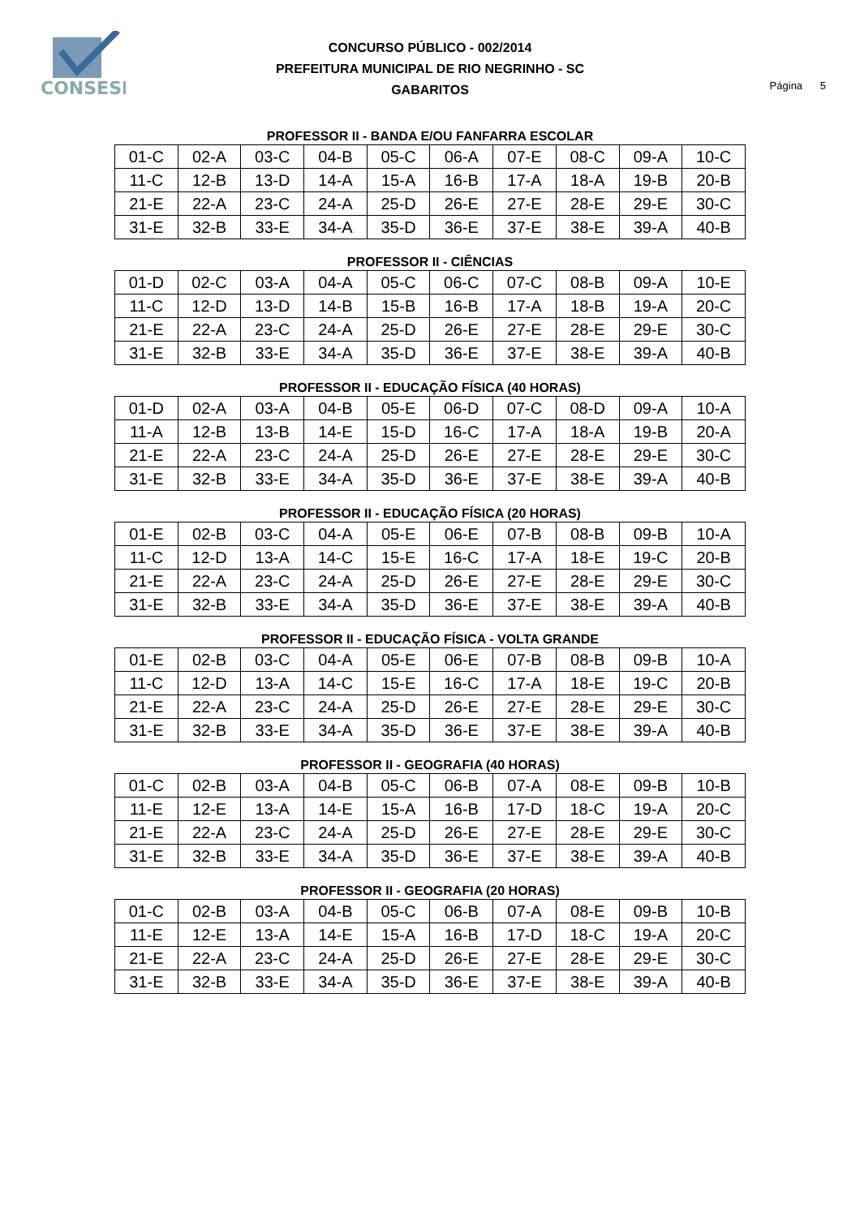CONSESP
CONCURSO PÚBLICO - 002/2014
PREFEITURA MUNICIPAL DE RIO NEGRINHO - SC
GABARITOS
Página 5
PROFESSOR II - BANDA E/OU FANFARRA ESCOLAR
| 01-C | 02-A | 03-C | 04-B | 05-C | 06-A | 07-E | 08-C | 09-A | 10-C |
| 11-C | 12-B | 13-D | 14-A | 15-A | 16-B | 17-A | 18-A | 19-B | 20-B |
| 21-E | 22-A | 23-C | 24-A | 25-D | 26-E | 27-E | 28-E | 29-E | 30-C |
| 31-E | 32-B | 33-E | 34-A | 35-D | 36-E | 37-E | 38-E | 39-A | 40-B |
PROFESSOR II - CIÊNCIAS
| 01-D | 02-C | 03-A | 04-A | 05-C | 06-C | 07-C | 08-B | 09-A | 10-E |
| 11-C | 12-D | 13-D | 14-B | 15-B | 16-B | 17-A | 18-B | 19-A | 20-C |
| 21-E | 22-A | 23-C | 24-A | 25-D | 26-E | 27-E | 28-E | 29-E | 30-C |
| 31-E | 32-B | 33-E | 34-A | 35-D | 36-E | 37-E | 38-E | 39-A | 40-B |
PROFESSOR II - EDUCAÇÃO FÍSICA (40 HORAS)
| 01-D | 02-A | 03-A | 04-B | 05-E | 06-D | 07-C | 08-D | 09-A | 10-A |
| 11-A | 12-B | 13-B | 14-E | 15-D | 16-C | 17-A | 18-A | 19-B | 20-A |
| 21-E | 22-A | 23-C | 24-A | 25-D | 26-E | 27-E | 28-E | 29-E | 30-C |
| 31-E | 32-B | 33-E | 34-A | 35-D | 36-E | 37-E | 38-E | 39-A | 40-B |
PROFESSOR II - EDUCAÇÃO FÍSICA (20 HORAS)
| 01-E | 02-B | 03-C | 04-A | 05-E | 06-E | 07-B | 08-B | 09-B | 10-A |
| 11-C | 12-D | 13-A | 14-C | 15-E | 16-C | 17-A | 18-E | 19-C | 20-B |
| 21-E | 22-A | 23-C | 24-A | 25-D | 26-E | 27-E | 28-E | 29-E | 30-C |
| 31-E | 32-B | 33-E | 34-A | 35-D | 36-E | 37-E | 38-E | 39-A | 40-B |
PROFESSOR II - EDUCAÇÃO FÍSICA - VOLTA GRANDE
| 01-E | 02-B | 03-C | 04-A | 05-E | 06-E | 07-B | 08-B | 09-B | 10-A |
| 11-C | 12-D | 13-A | 14-C | 15-E | 16-C | 17-A | 18-E | 19-C | 20-B |
| 21-E | 22-A | 23-C | 24-A | 25-D | 26-E | 27-E | 28-E | 29-E | 30-C |
| 31-E | 32-B | 33-E | 34-A | 35-D | 36-E | 37-E | 38-E | 39-A | 40-B |
PROFESSOR II - GEOGRAFIA (40 HORAS)
| 01-C | 02-B | 03-A | 04-B | 05-C | 06-B | 07-A | 08-E | 09-B | 10-B |
| 11-E | 12-E | 13-A | 14-E | 15-A | 16-B | 17-D | 18-C | 19-A | 20-C |
| 21-E | 22-A | 23-C | 24-A | 25-D | 26-E | 27-E | 28-E | 29-E | 30-C |
| 31-E | 32-B | 33-E | 34-A | 35-D | 36-E | 37-E | 38-E | 39-A | 40-B |
PROFESSOR II - GEOGRAFIA (20 HORAS)
| 01-C | 02-B | 03-A | 04-B | 05-C | 06-B | 07-A | 08-E | 09-B | 10-B |
| 11-E | 12-E | 13-A | 14-E | 15-A | 16-B | 17-D | 18-C | 19-A | 20-C |
| 21-E | 22-A | 23-C | 24-A | 25-D | 26-E | 27-E | 28-E | 29-E | 30-C |
| 31-E | 32-B | 33-E | 34-A | 35-D | 36-E | 37-E | 38-E | 39-A | 40-B |